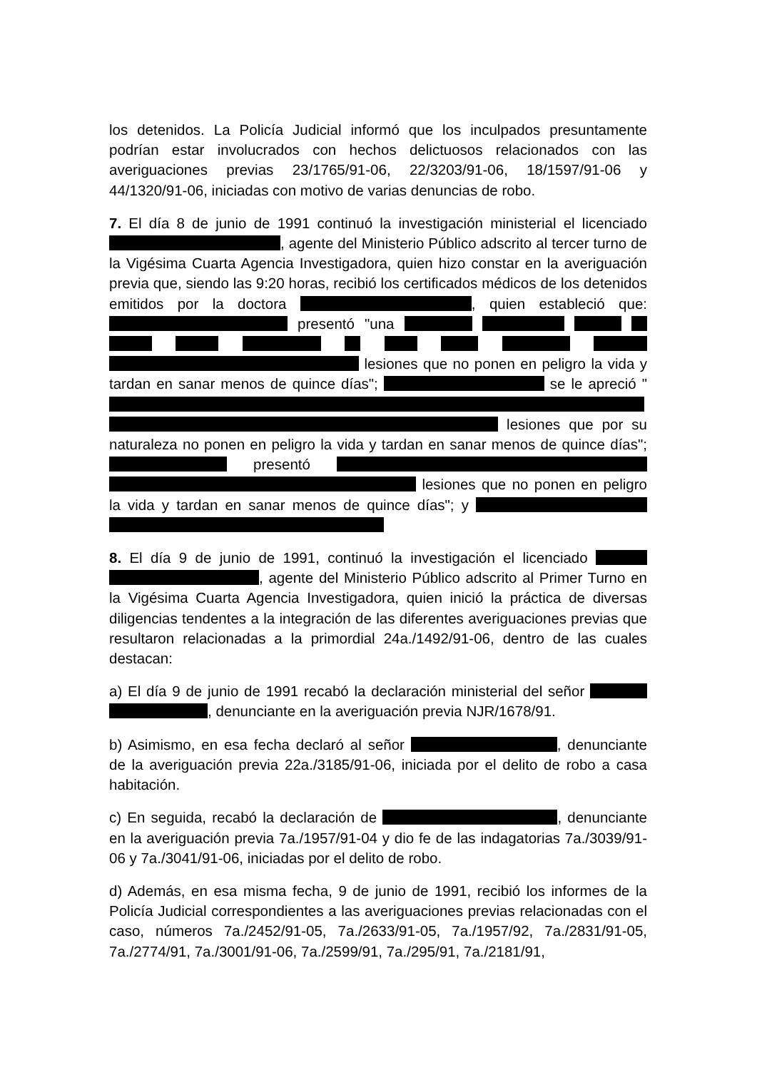los detenidos. La Policía Judicial informó que los inculpados presuntamente podrían estar involucrados con hechos delictuosos relacionados con las averiguaciones previas 23/1765/91-06, 22/3203/91-06, 18/1597/91-06 y 44/1320/91-06, iniciadas con motivo de varias denuncias de robo.
7. El día 8 de junio de 1991 continuó la investigación ministerial el licenciado , agente del Ministerio Público adscrito al tercer turno de la Vigésima Cuarta Agencia Investigadora, quien hizo constar en la averiguación previa que, siendo las 9:20 horas, recibió los certificados médicos de los detenidos emitidos por la doctora , quien estableció que: presentó "una lesiones que no ponen en peligro la vida y tardan en sanar menos de quince días"; se le apreció " lesiones que por su naturaleza no ponen en peligro la vida y tardan en sanar menos de quince días"; presentó lesiones que no ponen en peligro la vida y tardan en sanar menos de quince días"; y
8. El día 9 de junio de 1991, continuó la investigación el licenciado , agente del Ministerio Público adscrito al Primer Turno en la Vigésima Cuarta Agencia Investigadora, quien inició la práctica de diversas diligencias tendentes a la integración de las diferentes averiguaciones previas que resultaron relacionadas a la primordial 24a./1492/91-06, dentro de las cuales destacan:
a) El día 9 de junio de 1991 recabó la declaración ministerial del señor , denunciante en la averiguación previa NJR/1678/91.
b) Asimismo, en esa fecha declaró al señor , denunciante de la averiguación previa 22a./3185/91-06, iniciada por el delito de robo a casa habitación.
c) En seguida, recabó la declaración de , denunciante en la averiguación previa 7a./1957/91-04 y dio fe de las indagatorias 7a./3039/91-06 y 7a./3041/91-06, iniciadas por el delito de robo.
d) Además, en esa misma fecha, 9 de junio de 1991, recibió los informes de la Policía Judicial correspondientes a las averiguaciones previas relacionadas con el caso, números 7a./2452/91-05, 7a./2633/91-05, 7a./1957/92, 7a./2831/91-05, 7a./2774/91, 7a./3001/91-06, 7a./2599/91, 7a./295/91, 7a./2181/91,